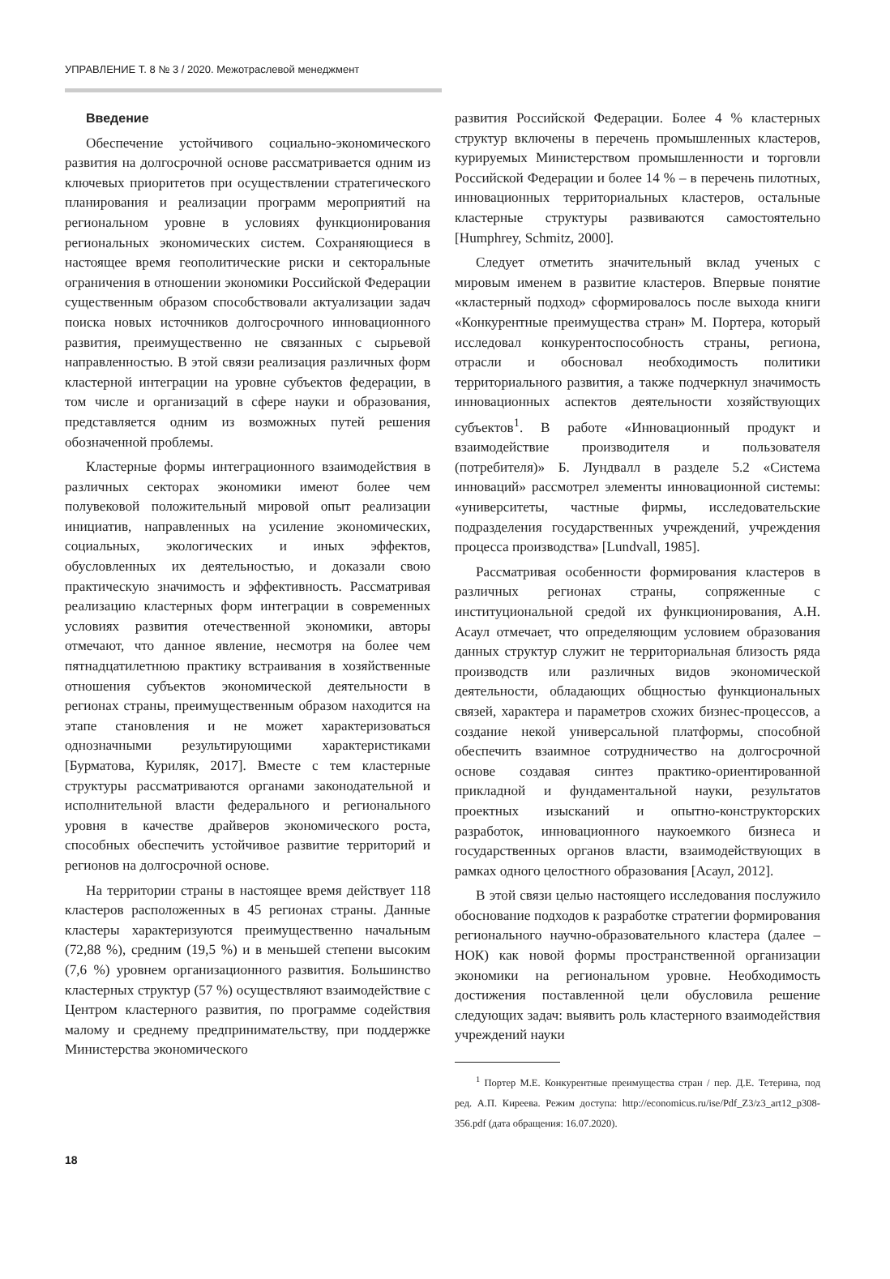УПРАВЛЕНИЕ Т. 8 № 3 / 2020. Межотраслевой менеджмент
Введение
Обеспечение устойчивого социально-экономического развития на долгосрочной основе рассматривается одним из ключевых приоритетов при осуществлении стратегического планирования и реализации программ мероприятий на региональном уровне в условиях функционирования региональных экономических систем. Сохраняющиеся в настоящее время геополитические риски и секторальные ограничения в отношении экономики Российской Федерации существенным образом способствовали актуализации задач поиска новых источников долгосрочного инновационного развития, преимущественно не связанных с сырьевой направленностью. В этой связи реализация различных форм кластерной интеграции на уровне субъектов федерации, в том числе и организаций в сфере науки и образования, представляется одним из возможных путей решения обозначенной проблемы.
Кластерные формы интеграционного взаимодействия в различных секторах экономики имеют более чем полувековой положительный мировой опыт реализации инициатив, направленных на усиление экономических, социальных, экологических и иных эффектов, обусловленных их деятельностью, и доказали свою практическую значимость и эффективность. Рассматривая реализацию кластерных форм интеграции в современных условиях развития отечественной экономики, авторы отмечают, что данное явление, несмотря на более чем пятнадцатилетнюю практику встраивания в хозяйственные отношения субъектов экономической деятельности в регионах страны, преимущественным образом находится на этапе становления и не может характеризоваться однозначными результирующими характеристиками [Бурматова, Куриляк, 2017]. Вместе с тем кластерные структуры рассматриваются органами законодательной и исполнительной власти федерального и регионального уровня в качестве драйверов экономического роста, способных обеспечить устойчивое развитие территорий и регионов на долгосрочной основе.
На территории страны в настоящее время действует 118 кластеров расположенных в 45 регионах страны. Данные кластеры характеризуются преимущественно начальным (72,88 %), средним (19,5 %) и в меньшей степени высоким (7,6 %) уровнем организационного развития. Большинство кластерных структур (57 %) осуществляют взаимодействие с Центром кластерного развития, по программе содействия малому и среднему предпринимательству, при поддержке Министерства экономического
развития Российской Федерации. Более 4 % кластерных структур включены в перечень промышленных кластеров, курируемых Министерством промышленности и торговли Российской Федерации и более 14 % – в перечень пилотных, инновационных территориальных кластеров, остальные кластерные структуры развиваются самостоятельно [Humphrey, Schmitz, 2000].
Следует отметить значительный вклад ученых с мировым именем в развитие кластеров. Впервые понятие «кластерный подход» сформировалось после выхода книги «Конкурентные преимущества стран» М. Портера, который исследовал конкурентоспособность страны, региона, отрасли и обосновал необходимость политики территориального развития, а также подчеркнул значимость инновационных аспектов деятельности хозяйствующих субъектов<sup>1</sup>. В работе «Инновационный продукт и взаимодействие производителя и пользователя (потребителя)» Б. Лундвалл в разделе 5.2 «Система инноваций» рассмотрел элементы инновационной системы: «университеты, частные фирмы, исследовательские подразделения государственных учреждений, учреждения процесса производства» [Lundvall, 1985].
Рассматривая особенности формирования кластеров в различных регионах страны, сопряженные с институциональной средой их функционирования, А.Н. Асаул отмечает, что определяющим условием образования данных структур служит не территориальная близость ряда производств или различных видов экономической деятельности, обладающих общностью функциональных связей, характера и параметров схожих бизнес-процессов, а создание некой универсальной платформы, способной обеспечить взаимное сотрудничество на долгосрочной основе создавая синтез практико-ориентированной прикладной и фундаментальной науки, результатов проектных изысканий и опытно-конструкторских разработок, инновационного наукоемкого бизнеса и государственных органов власти, взаимодействующих в рамках одного целостного образования [Асаул, 2012].
В этой связи целью настоящего исследования послужило обоснование подходов к разработке стратегии формирования регионального научно-образовательного кластера (далее – НОК) как новой формы пространственной организации экономики на региональном уровне. Необходимость достижения поставленной цели обусловила решение следующих задач: выявить роль кластерного взаимодействия учреждений науки
<sup>1</sup> Портер М.Е. Конкурентные преимущества стран / пер. Д.Е. Тетерина, под ред. А.П. Киреева. Режим доступа: http://economicus.ru/ise/Pdf_Z3/z3_art12_p308-356.pdf (дата обращения: 16.07.2020).
18